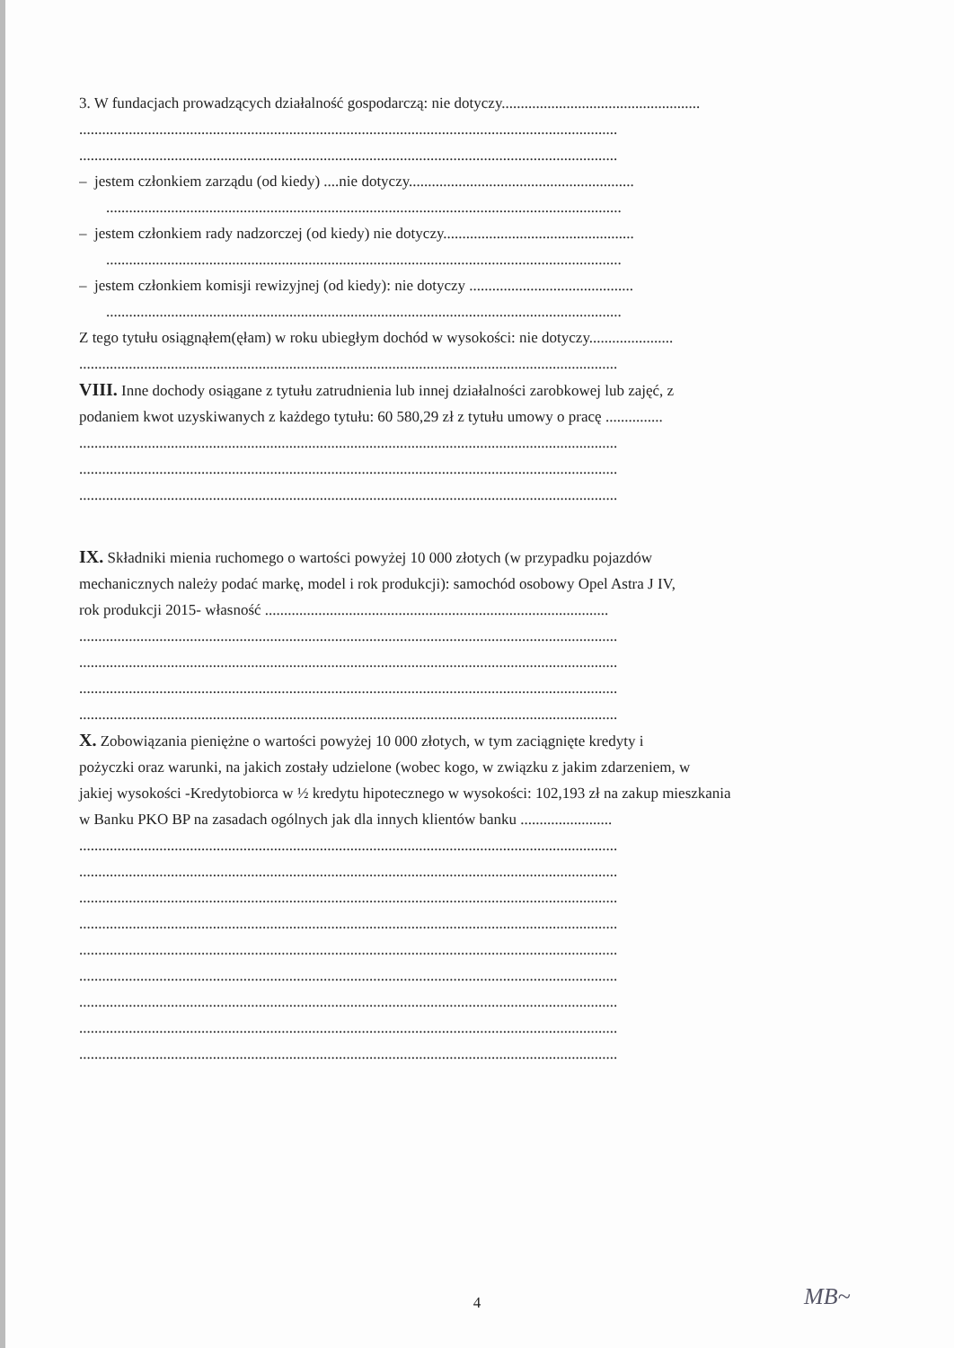3. W fundacjach prowadzących działalność gospodarczą: nie dotyczy....................................................
.............................................................................................................................................
.............................................................................................................................................
– jestem członkiem zarządu (od kiedy) ....nie dotyczy...........................................................
.......................................................................................................................................
– jestem członkiem rady nadzorczej (od kiedy) nie dotyczy..................................................
.......................................................................................................................................
– jestem członkiem komisji rewizyjnej (od kiedy): nie dotyczy ...........................................
.......................................................................................................................................
Z tego tytułu osiągnąłem(ęłam) w roku ubiegłym dochód w wysokości: nie dotyczy......................
.............................................................................................................................................
VIII. Inne dochody osiągane z tytułu zatrudnienia lub innej działalności zarobkowej lub zajęć, z
podaniem kwot uzyskiwanych z każdego tytułu: 60 580,29 zł z tytułu umowy o pracę ...............
.............................................................................................................................................
.............................................................................................................................................
.............................................................................................................................................
IX. Składniki mienia ruchomego o wartości powyżej 10 000 złotych (w przypadku pojazdów
mechanicznych należy podać markę, model i rok produkcji): samochód osobowy Opel Astra J IV,
rok produkcji 2015- własność ..........................................................................................
.............................................................................................................................................
.............................................................................................................................................
.............................................................................................................................................
.............................................................................................................................................
X. Zobowiązania pieniężne o wartości powyżej 10 000 złotych, w tym zaciągnięte kredyty i
pożyczki oraz warunki, na jakich zostały udzielone (wobec kogo, w związku z jakim zdarzeniem, w
jakiej wysokości -Kredytobiorca w ½ kredytu hipotecznego w wysokości: 102,193 zł na zakup mieszkania
w Banku PKO BP na zasadach ogólnych jak dla innych klientów banku ........................
.............................................................................................................................................
.............................................................................................................................................
.............................................................................................................................................
.............................................................................................................................................
.............................................................................................................................................
.............................................................................................................................................
.............................................................................................................................................
.............................................................................................................................................
.............................................................................................................................................
4 MB~